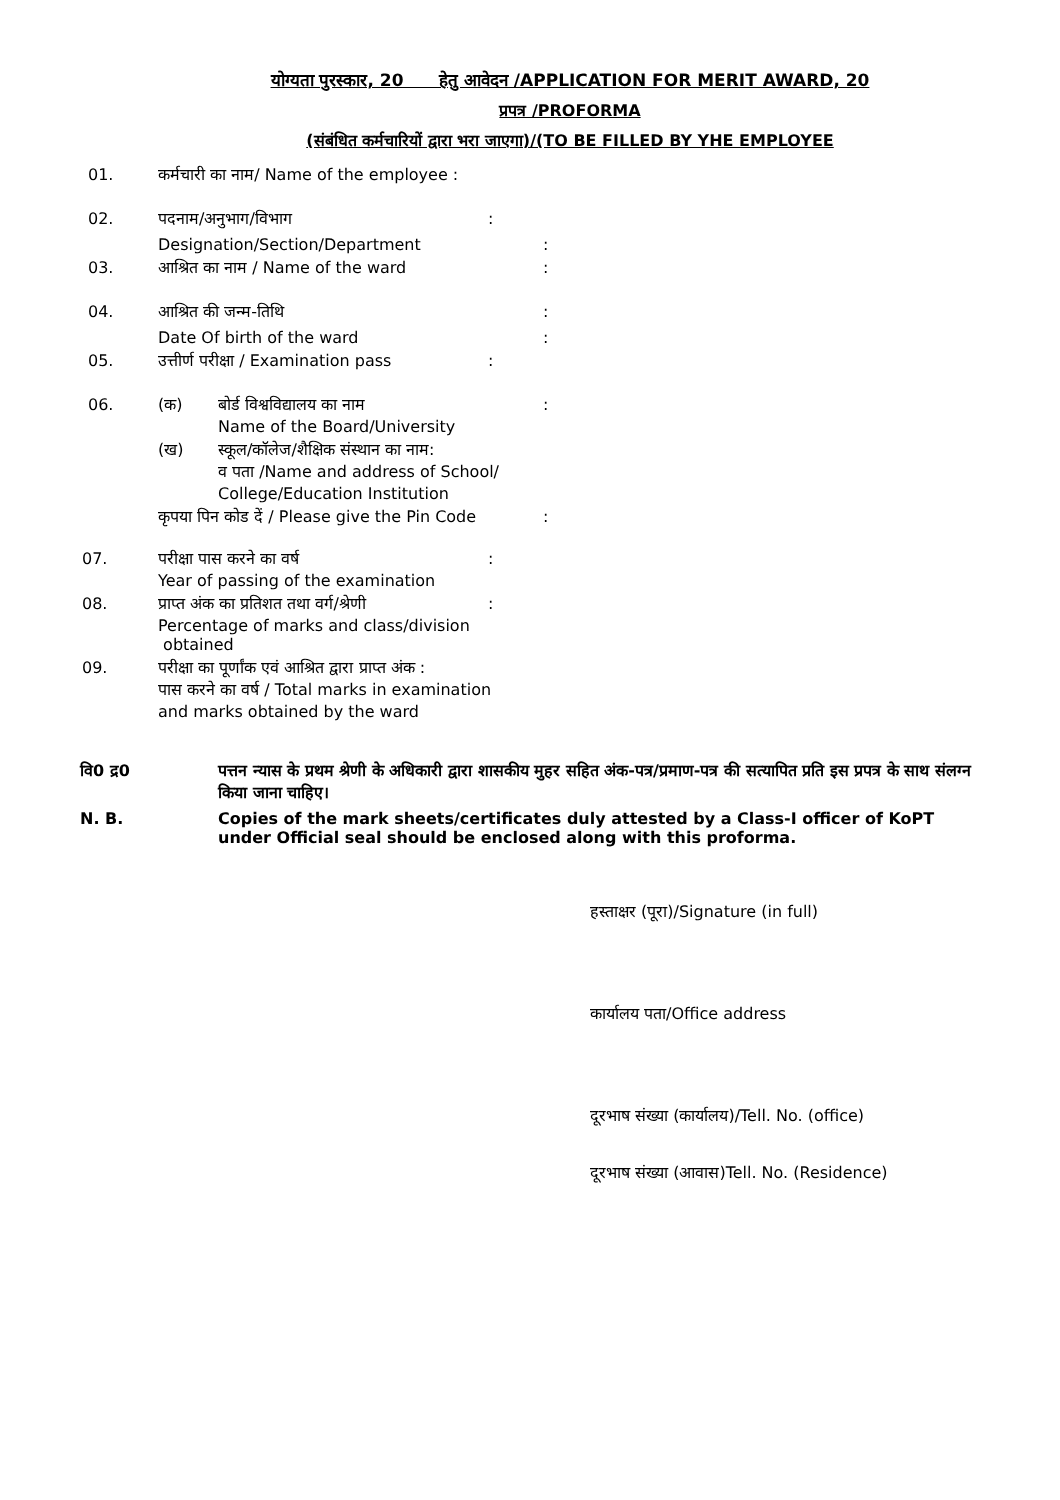योग्यता पुरस्कार, 20 हेतु आवेदन /APPLICATION FOR MERIT AWARD, 20
प्रपत्र /PROFORMA
(संबंधित कर्मचारियों द्वारा भरा जाएगा)/(TO BE FILLED BY YHE EMPLOYEE
01. कर्मचारी का नाम/ Name of the employee :
02. पदनाम/अनुभाग/विभाग:
Designation/Section/Department:
03. आश्रित का नाम / Name of the ward:
04. आश्रित की जन्म-तिथि:
Date Of birth of the ward:
05. उत्तीर्ण परीक्षा / Examination pass:
06. (क) बोर्ड विश्वविद्यालय का नाम
Name of the Board/University:
(ख) स्कूल/कॉलेज/शैक्षिक संस्थान का नाम:
व पता /Name and address of School/
College/Education Institution
कृपया पिन कोड दें / Please give the Pin Code:
07. परीक्षा पास करने का वर्ष
Year of passing of the examination:
08. प्राप्त अंक का प्रतिशत तथा वर्ग/श्रेणी
Percentage of marks and class/division
obtained:
09. परीक्षा का पूर्णांक एवं आश्रित द्वारा प्राप्त अंक :
पास करने का वर्ष / Total marks in examination
and marks obtained by the ward
वि0 द्र0 पत्तन न्यास के प्रथम श्रेणी के अधिकारी द्वारा शासकीय मुहर सहित अंक-पत्र/प्रमाण-पत्र की सत्यापित प्रति इस प्रपत्र के साथ संलग्न किया जाना चाहिए।
N. B. Copies of the mark sheets/certificates duly attested by a Class-I officer of KoPT under Official seal should be enclosed along with this proforma.
हस्ताक्षर (पूरा)/Signature (in full)
कार्यालय पता/Office address
दूरभाष संख्या (कार्यालय)/Tell. No. (office)
दूरभाष संख्या (आवास)Tell. No. (Residence)